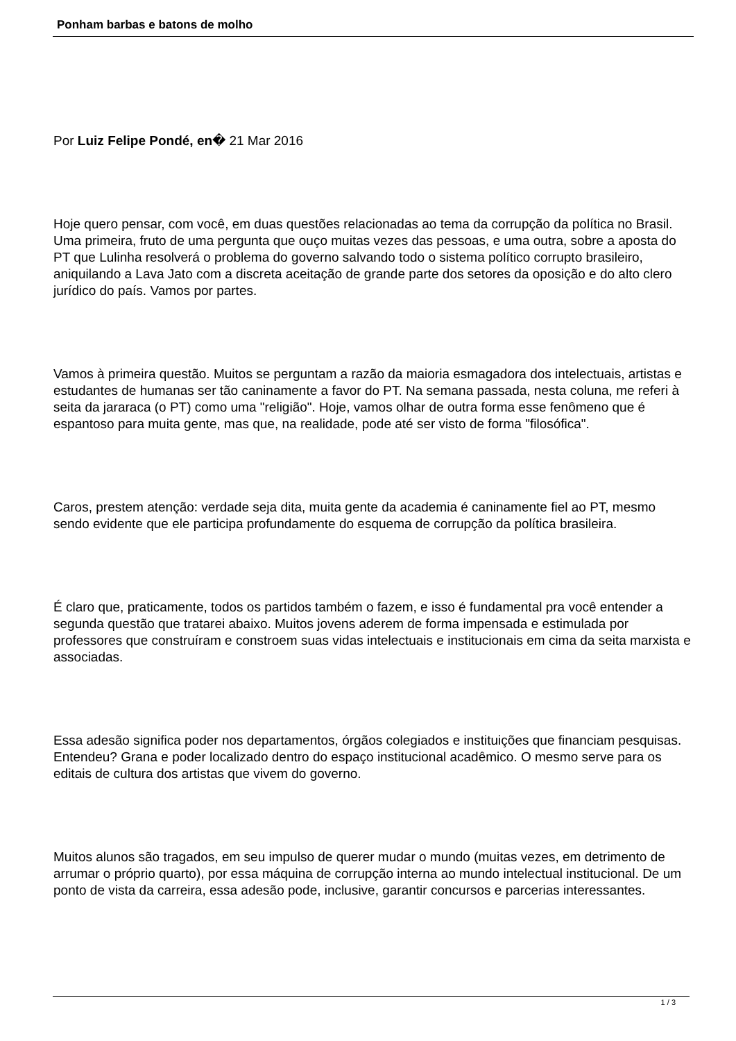Ponham barbas e batons de molho
Por Luiz Felipe Pondé, en� 21 Mar 2016
Hoje quero pensar, com você, em duas questões relacionadas ao tema da corrupção da política no Brasil. Uma primeira, fruto de uma pergunta que ouço muitas vezes das pessoas, e uma outra, sobre a aposta do PT que Lulinha resolverá o problema do governo salvando todo o sistema político corrupto brasileiro, aniquilando a Lava Jato com a discreta aceitação de grande parte dos setores da oposição e do alto clero jurídico do país. Vamos por partes.
Vamos à primeira questão. Muitos se perguntam a razão da maioria esmagadora dos intelectuais, artistas e estudantes de humanas ser tão caninamente a favor do PT. Na semana passada, nesta coluna, me referi à seita da jararaca (o PT) como uma "religião". Hoje, vamos olhar de outra forma esse fenômeno que é espantoso para muita gente, mas que, na realidade, pode até ser visto de forma "filosófica".
Caros, prestem atenção: verdade seja dita, muita gente da academia é caninamente fiel ao PT, mesmo sendo evidente que ele participa profundamente do esquema de corrupção da política brasileira.
É claro que, praticamente, todos os partidos também o fazem, e isso é fundamental pra você entender a segunda questão que tratarei abaixo. Muitos jovens aderem de forma impensada e estimulada por professores que construíram e constroem suas vidas intelectuais e institucionais em cima da seita marxista e associadas.
Essa adesão significa poder nos departamentos, órgãos colegiados e instituições que financiam pesquisas. Entendeu? Grana e poder localizado dentro do espaço institucional acadêmico. O mesmo serve para os editais de cultura dos artistas que vivem do governo.
Muitos alunos são tragados, em seu impulso de querer mudar o mundo (muitas vezes, em detrimento de arrumar o próprio quarto), por essa máquina de corrupção interna ao mundo intelectual institucional. De um ponto de vista da carreira, essa adesão pode, inclusive, garantir concursos e parcerias interessantes.
1 / 3